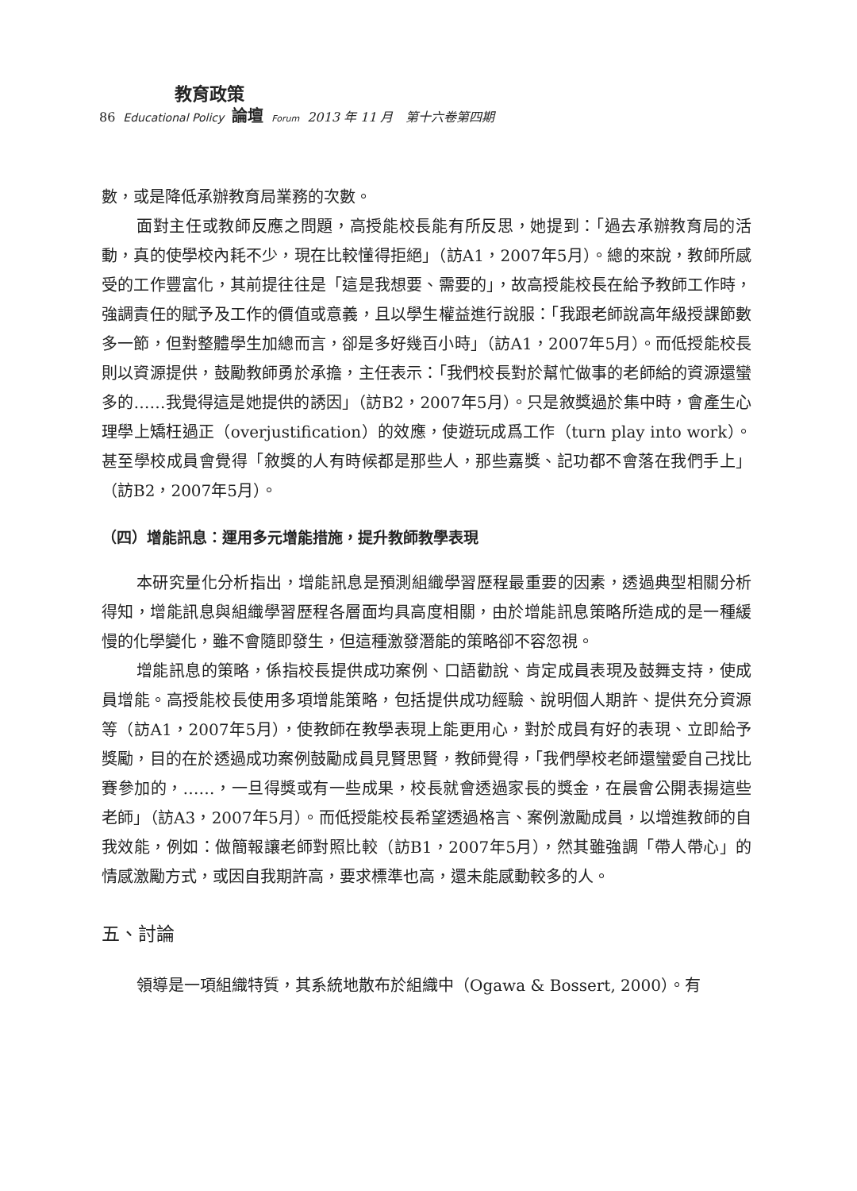教育政策
86 Educational Policy 論壇 Forum 2013 年 11 月　第十六卷第四期
數，或是降低承辦教育局業務的次數。
面對主任或教師反應之問題，高授能校長能有所反思，她提到：「過去承辦教育局的活動，真的使學校內耗不少，現在比較懂得拒絕」（訪A1，2007年5月）。總的來說，教師所感受的工作豐富化，其前提往往是「這是我想要、需要的」，故高授能校長在給予教師工作時，強調責任的賦予及工作的價值或意義，且以學生權益進行說服：「我跟老師說高年級授課節數多一節，但對整體學生加總而言，卻是多好幾百小時」（訪A1，2007年5月）。而低授能校長則以資源提供，鼓勵教師勇於承擔，主任表示：「我們校長對於幫忙做事的老師給的資源還蠻多的……我覺得這是她提供的誘因」（訪B2，2007年5月）。只是敘獎過於集中時，會產生心理學上矯枉過正（overjustification）的效應，使遊玩成爲工作（turn play into work）。甚至學校成員會覺得「敘獎的人有時候都是那些人，那些嘉獎、記功都不會落在我們手上」（訪B2，2007年5月）。
（四）增能訊息：運用多元增能措施，提升教師教學表現
本研究量化分析指出，增能訊息是預測組織學習歷程最重要的因素，透過典型相關分析得知，增能訊息與組織學習歷程各層面均具高度相關，由於增能訊息策略所造成的是一種緩慢的化學變化，雖不會隨即發生，但這種激發潛能的策略卻不容忽視。
增能訊息的策略，係指校長提供成功案例、口語勸說、肯定成員表現及鼓舞支持，使成員增能。高授能校長使用多項增能策略，包括提供成功經驗、說明個人期許、提供充分資源等（訪A1，2007年5月），使教師在教學表現上能更用心，對於成員有好的表現、立即給予獎勵，目的在於透過成功案例鼓勵成員見賢思賢，教師覺得，「我們學校老師還蠻愛自己找比賽參加的，……，一旦得獎或有一些成果，校長就會透過家長的獎金，在晨會公開表揚這些老師」（訪A3，2007年5月）。而低授能校長希望透過格言、案例激勵成員，以增進教師的自我效能，例如：做簡報讓老師對照比較（訪B1，2007年5月），然其雖強調「帶人帶心」的情感激勵方式，或因自我期許高，要求標準也高，還未能感動較多的人。
五、討論
領導是一項組織特質，其系統地散布於組織中（Ogawa & Bossert, 2000）。有